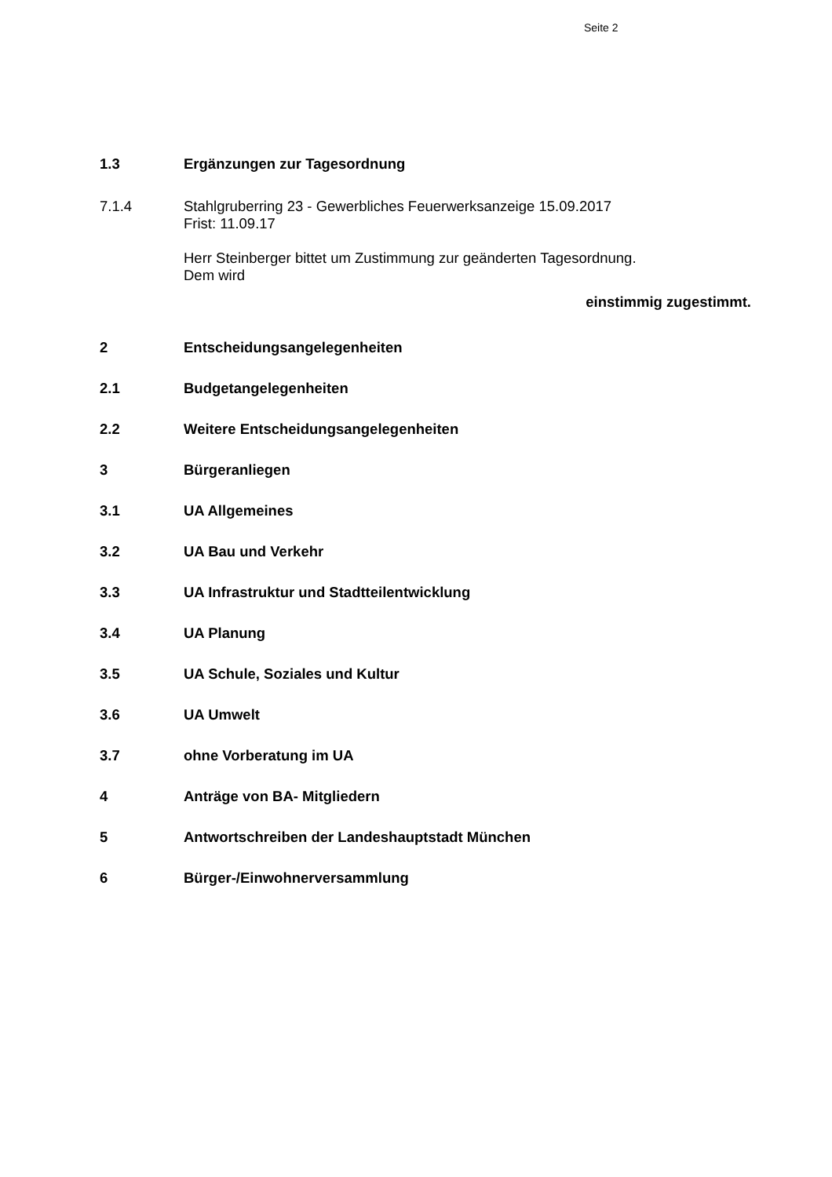Seite 2
1.3 Ergänzungen zur Tagesordnung
7.1.4 Stahlgruberring 23 - Gewerbliches Feuerwerksanzeige 15.09.2017
Frist: 11.09.17
Herr Steinberger bittet um Zustimmung zur geänderten Tagesordnung.
Dem wird
einstimmig zugestimmt.
2 Entscheidungsangelegenheiten
2.1 Budgetangelegenheiten
2.2 Weitere Entscheidungsangelegenheiten
3 Bürgeranliegen
3.1 UA Allgemeines
3.2 UA Bau und Verkehr
3.3 UA Infrastruktur und Stadtteilentwicklung
3.4 UA Planung
3.5 UA Schule, Soziales und Kultur
3.6 UA Umwelt
3.7 ohne Vorberatung im UA
4 Anträge von BA- Mitgliedern
5 Antwortschreiben der Landeshauptstadt München
6 Bürger-/Einwohnerversammlung